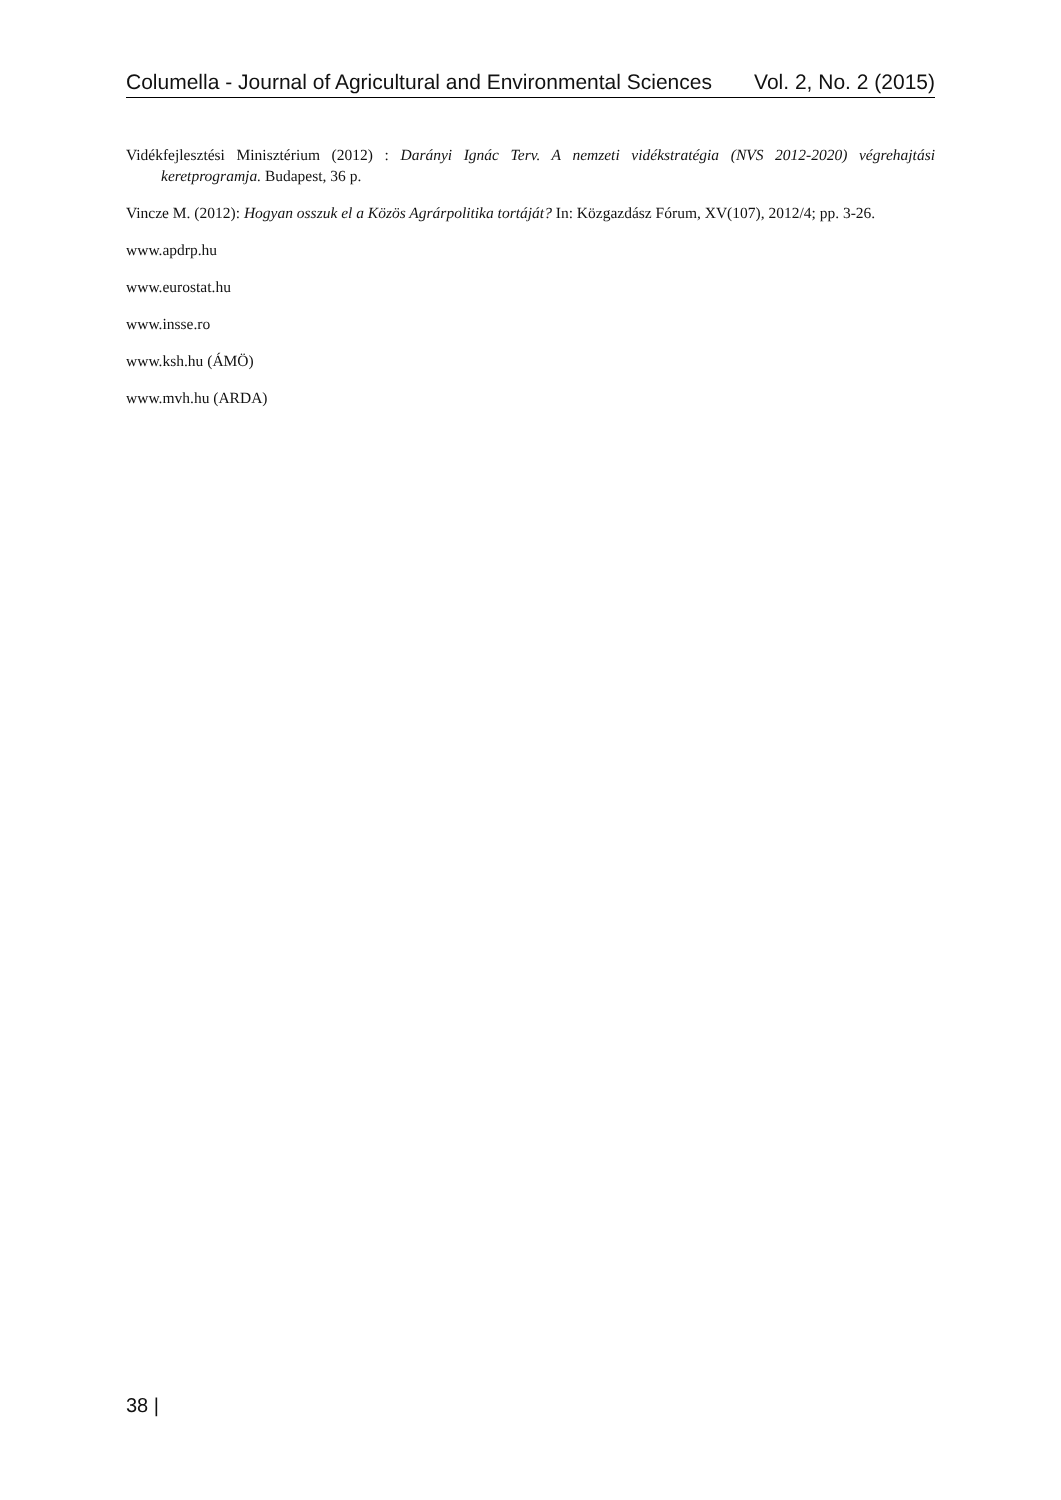Columella - Journal of Agricultural and Environmental Sciences Vol. 2, No. 2 (2015)
Vidékfejlesztési Minisztérium (2012) : Darányi Ignác Terv. A nemzeti vidékstratégia (NVS 2012-2020) végrehajtási keretprogramja. Budapest, 36 p.
Vincze M. (2012): Hogyan osszuk el a Közös Agrárpolitika tortáját? In: Közgazdász Fórum, XV(107), 2012/4; pp. 3-26.
www.apdrp.hu
www.eurostat.hu
www.insse.ro
www.ksh.hu (ÁMÖ)
www.mvh.hu (ARDA)
38 |